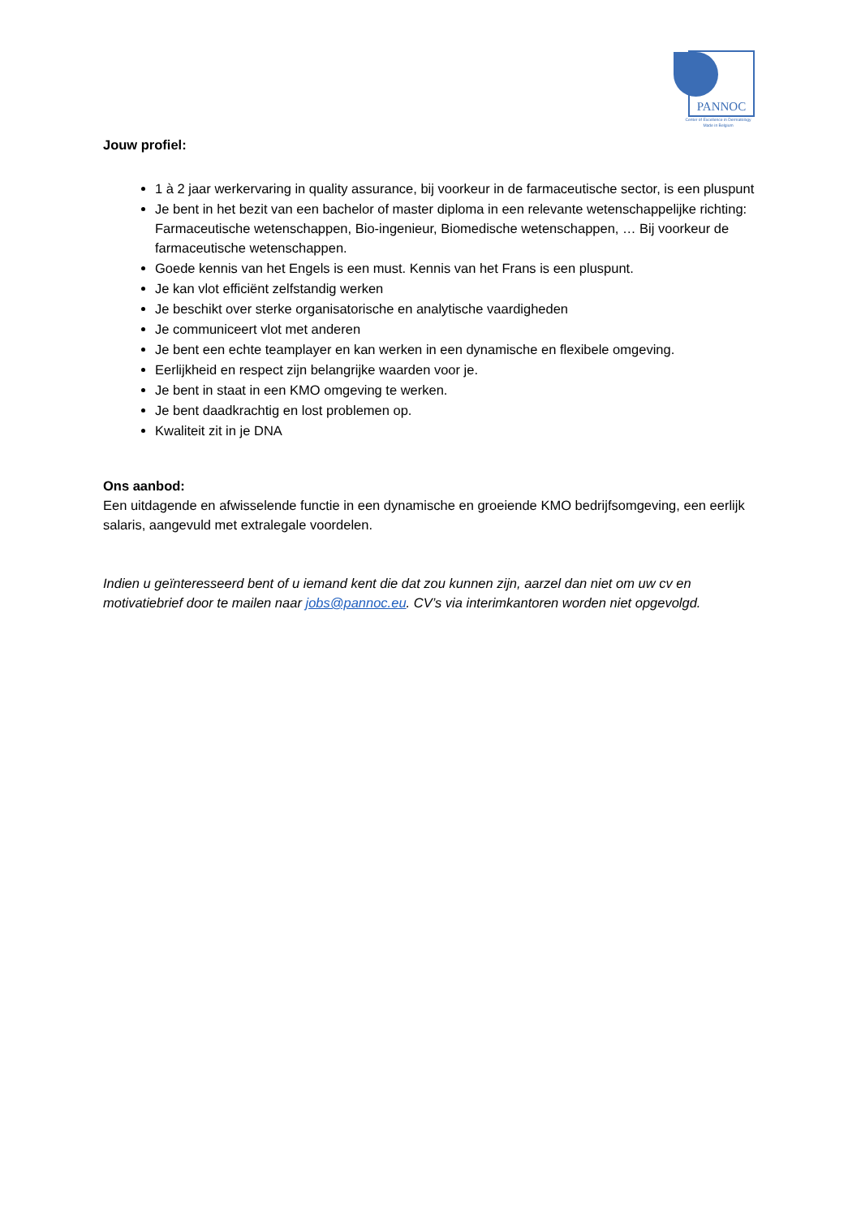PANNOC
Center of Excellence in Dermatology
Made in Belgium
Jouw profiel:
1 à 2 jaar werkervaring in quality assurance, bij voorkeur in de farmaceutische sector, is een pluspunt
Je bent in het bezit van een bachelor of master diploma in een relevante wetenschappelijke richting: Farmaceutische wetenschappen, Bio-ingenieur, Biomedische wetenschappen, … Bij voorkeur de farmaceutische wetenschappen.
Goede kennis van het Engels is een must. Kennis van het Frans is een pluspunt.
Je kan vlot efficiënt zelfstandig werken
Je beschikt over sterke organisatorische en analytische vaardigheden
Je communiceert vlot met anderen
Je bent een echte teamplayer en kan werken in een dynamische en flexibele omgeving.
Eerlijkheid en respect zijn belangrijke waarden voor je.
Je bent in staat in een KMO omgeving te werken.
Je bent daadkrachtig en lost problemen op.
Kwaliteit zit in je DNA
Ons aanbod:
Een uitdagende en afwisselende functie in een dynamische en groeiende KMO bedrijfsomgeving, een eerlijk salaris, aangevuld met extralegale voordelen.
Indien u geïnteresseerd bent of u iemand kent die dat zou kunnen zijn, aarzel dan niet om uw cv en motivatiebrief door te mailen naar jobs@pannoc.eu. CV’s via interimkantoren worden niet opgevolgd.